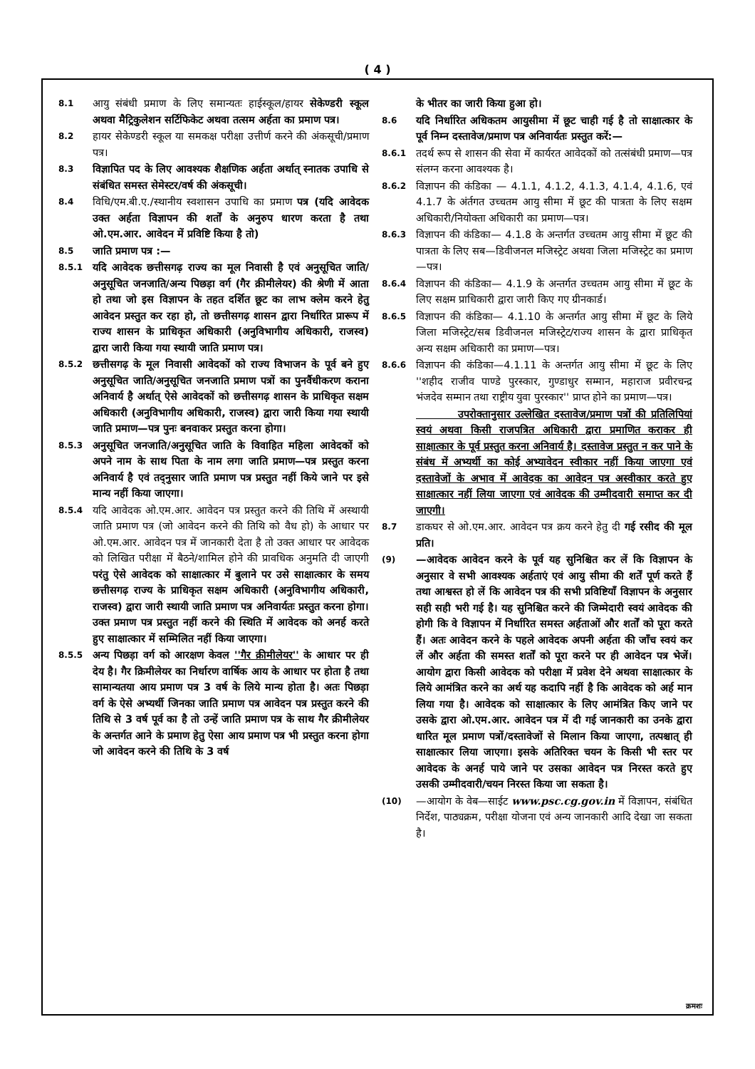( 4 )
8.1 आयु संबंधी प्रमाण के लिए समान्यतः हाईस्कूल/हायर सेकेण्डरी स्कूल अथवा मैट्रिकुलेशन सर्टिफिकेट अथवा तत्सम अर्हता का प्रमाण पत्र।
8.2 हायर सेकेण्डरी स्कूल या समकक्ष परीक्षा उत्तीर्ण करने की अंकसूची/प्रमाण पत्र।
8.3 विज्ञापित पद के लिए आवश्यक शैक्षणिक अर्हता अर्थात् स्नातक उपाधि से संबंधित समस्त सेमेस्टर/वर्ष की अंकसूची।
8.4 विधि/एम.बी.ए./स्थानीय स्वशासन उपाधि का प्रमाण पत्र (यदि आवेदक उक्त अर्हता विज्ञापन की शर्तों के अनुरुप धारण करता है तथा ओ.एम.आर. आवेदन में प्रविष्टि किया है तो)
8.5 जाति प्रमाण पत्र :—
8.5.1 यदि आवेदक छत्तीसगढ़ राज्य का मूल निवासी है एवं अनुसूचित जाति/अनुसूचित जनजाति/अन्य पिछड़ा वर्ग (गैर क्रीमीलेयर) की श्रेणी में आता हो तथा जो इस विज्ञापन के तहत दर्शित छूट का लाभ क्लेम करने हेतु आवेदन प्रस्तुत कर रहा हो, तो छत्तीसगढ़ शासन द्वारा निर्धारित प्रारूप में राज्य शासन के प्राधिकृत अधिकारी (अनुविभागीय अधिकारी, राजस्व) द्वारा जारी किया गया स्थायी जाति प्रमाण पत्र।
8.5.2 छत्तीसगढ़ के मूल निवासी आवेदकों को राज्य विभाजन के पूर्व बने हुए अनुसूचित जाति/अनुसूचित जनजाति प्रमाण पत्रों का पुनर्वैधीकरण कराना अनिवार्य है अर्थात् ऐसे आवेदकों को छत्तीसगढ़ शासन के प्राधिकृत सक्षम अधिकारी (अनुविभागीय अधिकारी, राजस्व) द्वारा जारी किया गया स्थायी जाति प्रमाण—पत्र पुनः बनवाकर प्रस्तुत करना होगा।
8.5.3 अनुसूचित जनजाति/अनुसूचित जाति के विवाहित महिला आवेदकों को अपने नाम के साथ पिता के नाम लगा जाति प्रमाण—पत्र प्रस्तुत करना अनिवार्य है एवं तद्नुसार जाति प्रमाण पत्र प्रस्तुत नहीं किये जाने पर इसे मान्य नहीं किया जाएगा।
8.5.4 यदि आवेदक ओ.एम.आर. आवेदन पत्र प्रस्तुत करने की तिथि में अस्थायी जाति प्रमाण पत्र (जो आवेदन करने की तिथि को वैध हो) के आधार पर ओ.एम.आर. आवेदन पत्र में जानकारी देता है तो उक्त आधार पर आवेदक को लिखित परीक्षा में बैठने/शामिल होने की प्रावधिक अनुमति दी जाएगी परंतु ऐसे आवेदक को साक्षात्कार में बुलाने पर उसे साक्षात्कार के समय छत्तीसगढ़ राज्य के प्राधिकृत सक्षम अधिकारी (अनुविभागीय अधिकारी, राजस्व) द्वारा जारी स्थायी जाति प्रमाण पत्र अनिवार्यतः प्रस्तुत करना होगा। उक्त प्रमाण पत्र प्रस्तुत नहीं करने की स्थिति में आवेदक को अनर्ह करते हुए साक्षात्कार में सम्मिलित नहीं किया जाएगा।
8.5.5 अन्य पिछड़ा वर्ग को आरक्षण केवल ''गैर क्रीमीलेयर'' के आधार पर ही देय है। गैर क्रिमीलेयर का निर्धारण वार्षिक आय के आधार पर होता है तथा सामान्यतया आय प्रमाण पत्र 3 वर्ष के लिये मान्य होता है। अतः पिछड़ा वर्ग के ऐसे अभ्यर्थी जिनका जाति प्रमाण पत्र आवेदन पत्र प्रस्तुत करने की तिथि से 3 वर्ष पूर्व का है तो उन्हें जाति प्रमाण पत्र के साथ गैर क्रीमीलेयर के अन्तर्गत आने के प्रमाण हेतु ऐसा आय प्रमाण पत्र भी प्रस्तुत करना होगा जो आवेदन करने की तिथि के 3 वर्ष
के भीतर का जारी किया हुआ हो।
8.6 यदि निर्धारित अधिकतम आयुसीमा में छूट चाही गई है तो साक्षात्कार के पूर्व निम्न दस्तावेज/प्रमाण पत्र अनिवार्यतः प्रस्तुत करें:—
8.6.1 तदर्थ रूप से शासन की सेवा में कार्यरत आवेदकों को तत्संबंधी प्रमाण—पत्र संलग्न करना आवश्यक है।
8.6.2 विज्ञापन की कंडिका — 4.1.1, 4.1.2, 4.1.3, 4.1.4, 4.1.6, एवं 4.1.7 के अंर्तगत उच्चतम आयु सीमा में छूट की पात्रता के लिए सक्षम अधिकारी/नियोक्ता अधिकारी का प्रमाण—पत्र।
8.6.3 विज्ञापन की कंडिका— 4.1.8 के अन्तर्गत उच्चतम आयु सीमा में छूट की पात्रता के लिए सब—डिवीजनल मजिस्ट्रेट अथवा जिला मजिस्ट्रेट का प्रमाण—पत्र।
8.6.4 विज्ञापन की कंडिका— 4.1.9 के अन्तर्गत उच्चतम आयु सीमा में छूट के लिए सक्षम प्राधिकारी द्वारा जारी किए गए ग्रीनकार्ड।
8.6.5 विज्ञापन की कंडिका— 4.1.10 के अन्तर्गत आयु सीमा में छूट के लिये जिला मजिस्ट्रेट/सब डिवीजनल मजिस्ट्रेट/राज्य शासन के द्वारा प्राधिकृत अन्य सक्षम अधिकारी का प्रमाण—पत्र।
8.6.6 विज्ञापन की कंडिका—4.1.11 के अन्तर्गत आयु सीमा में छूट के लिए ''शहीद राजीव पाण्डे पुरस्कार, गुण्डाधुर सम्मान, महाराज प्रवीरचन्द्र भंजदेव सम्मान तथा राष्ट्रीय युवा पुरस्कार'' प्राप्त होने का प्रमाण—पत्र।
उपरोक्तानुसार उल्लेखित दस्तावेज/प्रमाण पत्रों की प्रतिलिपियां स्वयं अथवा किसी राजपत्रित अधिकारी द्वारा प्रमाणित कराकर ही साक्षात्कार के पूर्व प्रस्तुत करना अनिवार्य है। दस्तावेज प्रस्तुत न कर पाने के संबंध में अभ्यर्थी का कोई अभ्यावेदन स्वीकार नहीं किया जाएगा एवं दस्तावेजों के अभाव में आवेदक का आवेदन पत्र अस्वीकार करते हुए साक्षात्कार नहीं लिया जाएगा एवं आवेदक की उम्मीदवारी समाप्त कर दी जाएगी।
8.7 डाकघर से ओ.एम.आर. आवेदन पत्र क्रय करने हेतु दी गई रसीद की मूल प्रति।
(9) —आवेदक आवेदन करने के पूर्व यह सुनिश्चित कर लें कि विज्ञापन के अनुसार वे सभी आवश्यक अर्हताएं एवं आयु सीमा की शर्तें पूर्ण करते हैं तथा आश्वस्त हो लें कि आवेदन पत्र की सभी प्रविष्टियाँ विज्ञापन के अनुसार सही सही भरी गई है। यह सुनिश्चित करने की जिम्मेदारी स्वयं आवेदक की होगी कि वे विज्ञापन में निर्धारित समस्त अर्हताओं और शर्तों को पूरा करते हैं। अतः आवेदन करने के पहले आवेदक अपनी अर्हता की जाँच स्वयं कर लें और अर्हता की समस्त शर्तों को पूरा करने पर ही आवेदन पत्र भेजें। आयोग द्वारा किसी आवेदक को परीक्षा में प्रवेश देने अथवा साक्षात्कार के लिये आमंत्रित करने का अर्थ यह कदापि नहीं है कि आवेदक को अर्ह मान लिया गया है। आवेदक को साक्षात्कार के लिए आमंत्रित किए जाने पर उसके द्वारा ओ.एम.आर. आवेदन पत्र में दी गई जानकारी का उनके द्वारा धारित मूल प्रमाण पत्रों/दस्तावेजों से मिलान किया जाएगा, तत्पश्चात् ही साक्षात्कार लिया जाएगा। इसके अतिरिक्त चयन के किसी भी स्तर पर आवेदक के अनर्ह पाये जाने पर उसका आवेदन पत्र निरस्त करते हुए उसकी उम्मीदवारी/चयन निरस्त किया जा सकता है।
(10) —आयोग के वेब—साईट www.psc.cg.gov.in में विज्ञापन, संबंधित निर्देश, पाठ्यक्रम, परीक्षा योजना एवं अन्य जानकारी आदि देखा जा सकता है।
क्रमशः